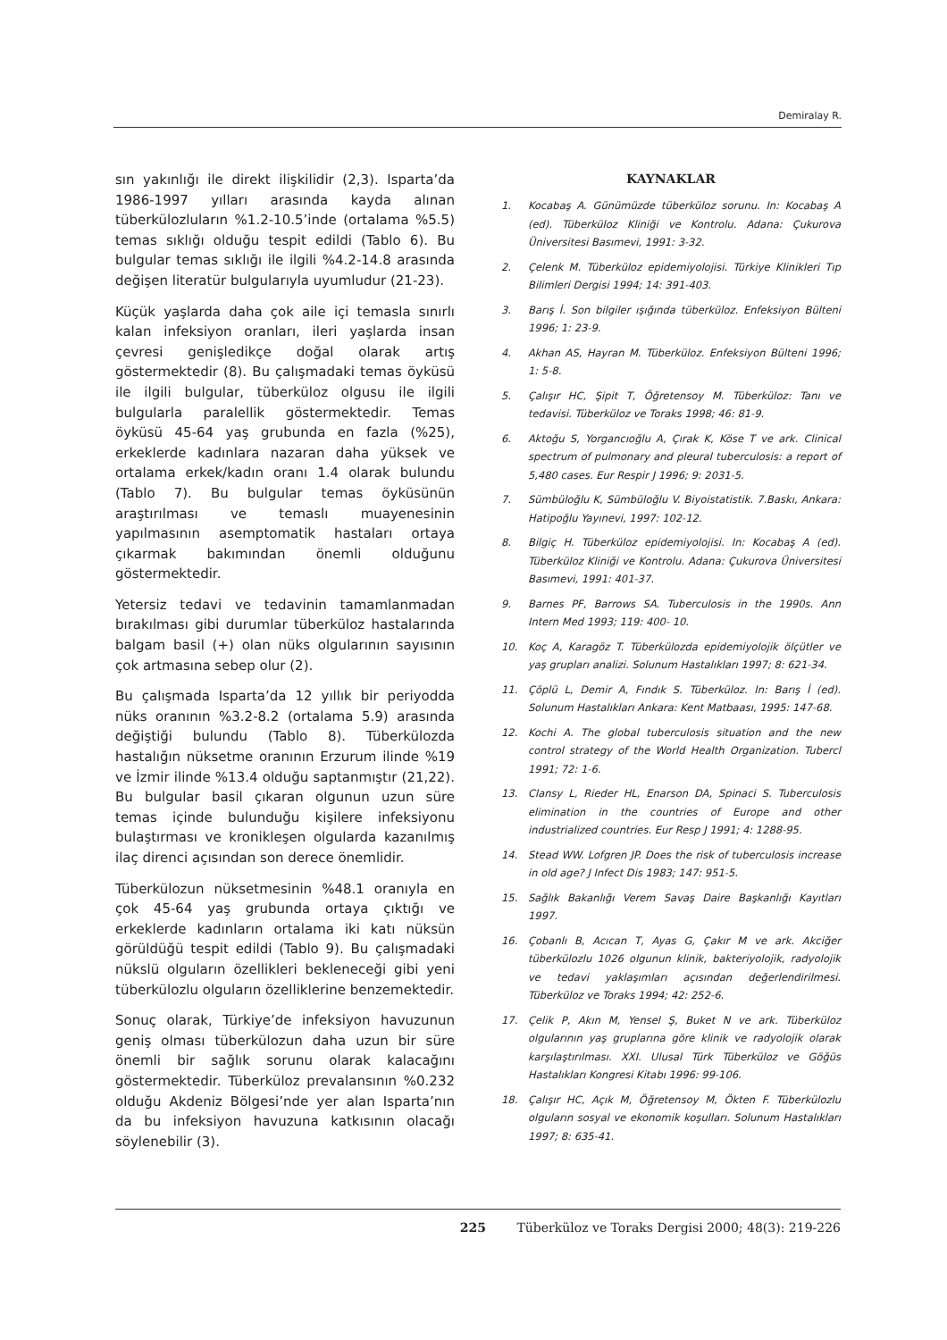Demiralay R.
sın yakınlığı ile direkt ilişkilidir (2,3). Isparta’da 1986-1997 yılları arasında kayda alınan tüberkülozluların %1.2-10.5’inde (ortalama %5.5) temas sıklığı olduğu tespit edildi (Tablo 6). Bu bulgular temas sıklığı ile ilgili %4.2-14.8 arasında değişen literatür bulgularıyla uyumludur (21-23).
Küçük yaşlarda daha çok aile içi temasla sınırlı kalan infeksiyon oranları, ileri yaşlarda insan çevresi genişledikçe doğal olarak artış göstermektedir (8). Bu çalışmadaki temas öyküsü ile ilgili bulgular, tüberküloz olgusu ile ilgili bulgularla paralellik göstermektedir. Temas öyküsü 45-64 yaş grubunda en fazla (%25), erkeklerde kadınlara nazaran daha yüksek ve ortalama erkek/kadın oranı 1.4 olarak bulundu (Tablo 7). Bu bulgular temas öyküsünün araştırılması ve temaslı muayenesinin yapılmasının asemptomatik hastaları ortaya çıkarmak bakımından önemli olduğunu göstermektedir.
Yetersiz tedavi ve tedavinin tamamlanmadan bırakılması gibi durumlar tüberküloz hastalarında balgam basil (+) olan nüks olgularının sayısının çok artmasına sebep olur (2).
Bu çalışmada Isparta’da 12 yıllık bir periyodda nüks oranının %3.2-8.2 (ortalama 5.9) arasında değiştiği bulundu (Tablo 8). Tüberkülozda hastalığın nüksetme oranının Erzurum ilinde %19 ve İzmir ilinde %13.4 olduğu saptanmıştır (21,22). Bu bulgular basil çıkaran olgunun uzun süre temas içinde bulunduğu kişilere infeksiyonu bulaştırması ve kronikleşen olgularda kazanılmış ilaç direnci açısından son derece önemlidir.
Tüberkülozun nüksetmesinin %48.1 oranıyla en çok 45-64 yaş grubunda ortaya çıktığı ve erkeklerde kadınların ortalama iki katı nüksün görüldüğü tespit edildi (Tablo 9). Bu çalışmadaki nükslü olguların özellikleri bekleneceği gibi yeni tüberkülozlu olguların özelliklerine benzemektedir.
Sonuç olarak, Türkiye’de infeksiyon havuzunun geniş olması tüberkülozun daha uzun bir süre önemli bir sağlık sorunu olarak kalacağını göstermektedir. Tüberküloz prevalansının %0.232 olduğu Akdeniz Bölgesi’nde yer alan Isparta’nın da bu infeksiyon havuzuna katkısının olacağı söylenebilir (3).
KAYNAKLAR
1. Kocabaş A. Günümüzde tüberküloz sorunu. In: Kocabaş A (ed). Tüberküloz Kliniği ve Kontrolu. Adana: Çukurova Üniversitesi Basımevi, 1991: 3-32.
2. Çelenk M. Tüberküloz epidemiyolojisi. Türkiye Klinikleri Tıp Bilimleri Dergisi 1994; 14: 391-403.
3. Barış İ. Son bilgiler ışığında tüberküloz. Enfeksiyon Bülteni 1996; 1: 23-9.
4. Akhan AS, Hayran M. Tüberküloz. Enfeksiyon Bülteni 1996; 1: 5-8.
5. Çalışır HC, Şipit T, Öğretensoy M. Tüberküloz: Tanı ve tedavisi. Tüberküloz ve Toraks 1998; 46: 81-9.
6. Aktoğu S, Yorgancıoğlu A, Çırak K, Köse T ve ark. Clinical spectrum of pulmonary and pleural tuberculosis: a report of 5,480 cases. Eur Respir J 1996; 9: 2031-5.
7. Sümbüloğlu K, Sümbüloğlu V. Biyoistatistik. 7.Baskı, Ankara: Hatipoğlu Yayınevi, 1997: 102-12.
8. Bilgiç H. Tüberküloz epidemiyolojisi. In: Kocabaş A (ed). Tüberküloz Kliniği ve Kontrolu. Adana: Çukurova Üniversitesi Basımevi, 1991: 401-37.
9. Barnes PF, Barrows SA. Tuberculosis in the 1990s. Ann Intern Med 1993; 119: 400- 10.
10. Koç A, Karagöz T. Tüberkülozda epidemiyolojik ölçütler ve yaş grupları analizi. Solunum Hastalıkları 1997; 8: 621-34.
11. Çöplü L, Demir A, Fındık S. Tüberküloz. In: Barış İ (ed). Solunum Hastalıkları Ankara: Kent Matbaası, 1995: 147-68.
12. Kochi A. The global tuberculosis situation and the new control strategy of the World Health Organization. Tubercl 1991; 72: 1-6.
13. Clansy L, Rieder HL, Enarson DA, Spinaci S. Tuberculosis elimination in the countries of Europe and other industrialized countries. Eur Resp J 1991; 4: 1288-95.
14. Stead WW. Lofgren JP. Does the risk of tuberculosis increase in old age? J Infect Dis 1983; 147: 951-5.
15. Sağlık Bakanlığı Verem Savaş Daire Başkanlığı Kayıtları 1997.
16. Çobanlı B, Acıcan T, Ayas G, Çakır M ve ark. Akciğer tüberkülozlu 1026 olgunun klinik, bakteriyolojik, radyolojik ve tedavi yaklaşımları açısından değerlendirilmesi. Tüberküloz ve Toraks 1994; 42: 252-6.
17. Çelik P, Akın M, Yensel Ş, Buket N ve ark. Tüberküloz olgularının yaş gruplarına göre klinik ve radyolojik olarak karşılaştırılması. XXI. Ulusal Türk Tüberküloz ve Göğüs Hastalıkları Kongresi Kitabı 1996: 99-106.
18. Çalışır HC, Açık M, Öğretensoy M, Ökten F. Tüberkülozlu olguların sosyal ve ekonomik koşulları. Solunum Hastalıkları 1997; 8: 635-41.
225 Tüberküloz ve Toraks Dergisi 2000; 48(3): 219-226